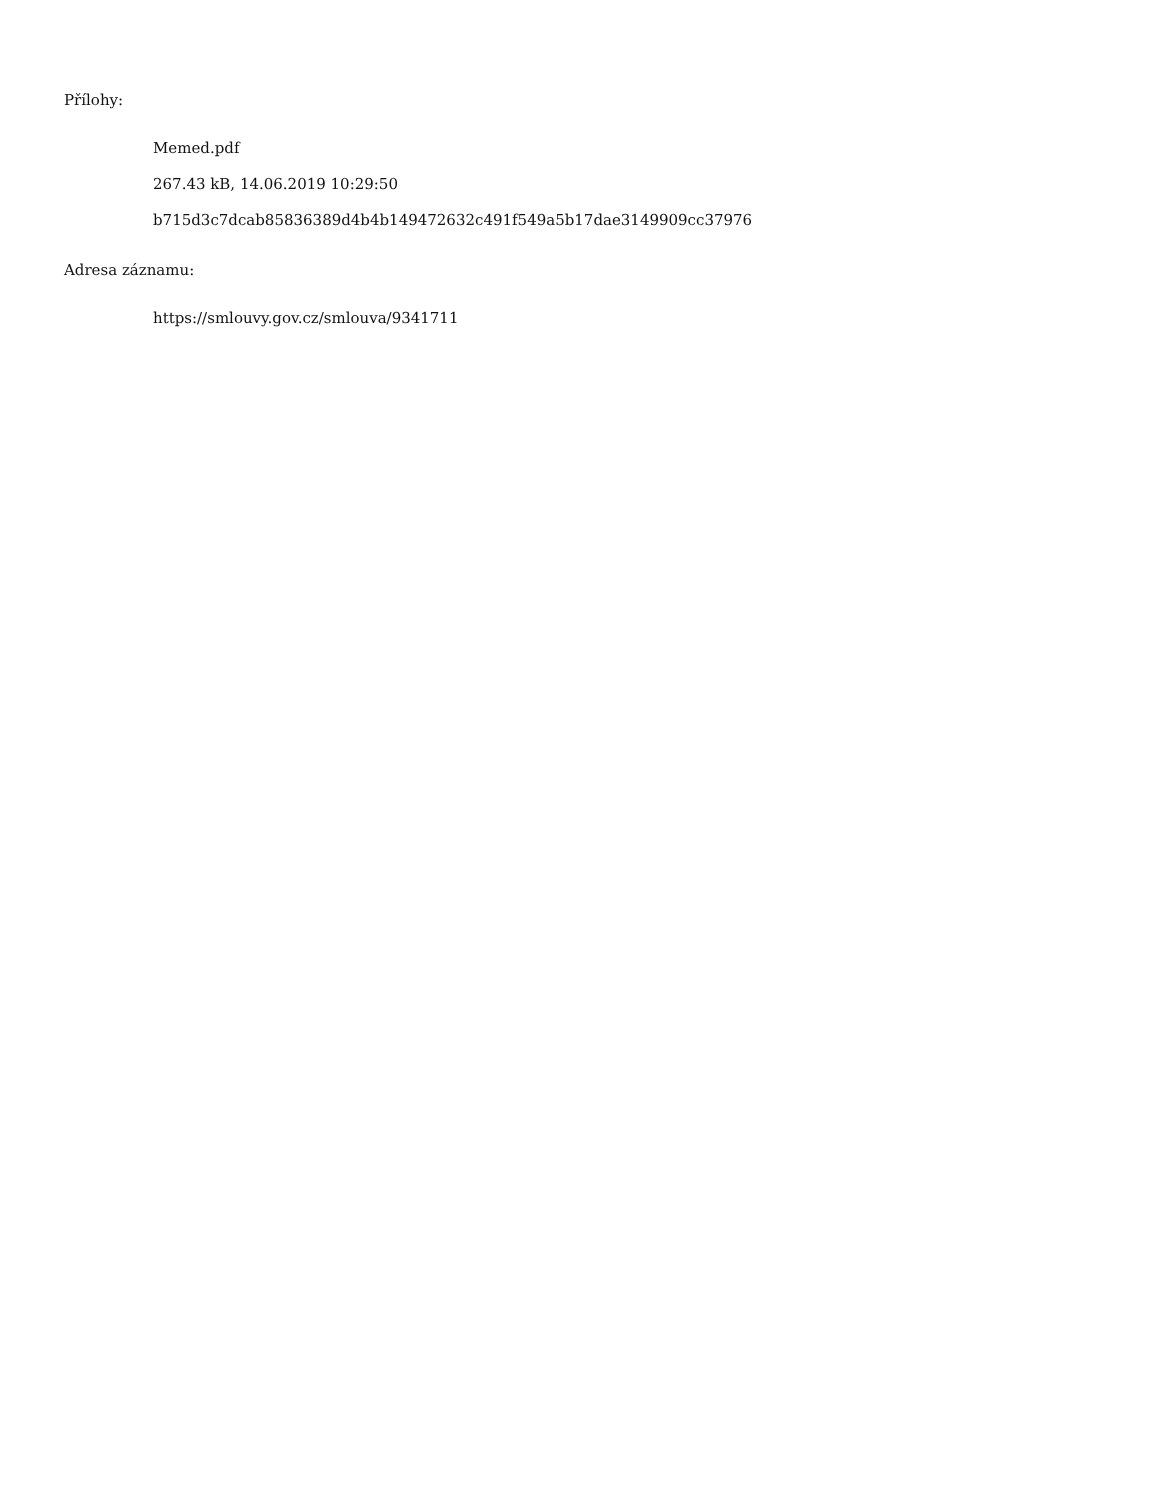Přílohy:
Memed.pdf
267.43 kB, 14.06.2019 10:29:50
b715d3c7dcab85836389d4b4b149472632c491f549a5b17dae3149909cc37976
Adresa záznamu:
https://smlouvy.gov.cz/smlouva/9341711